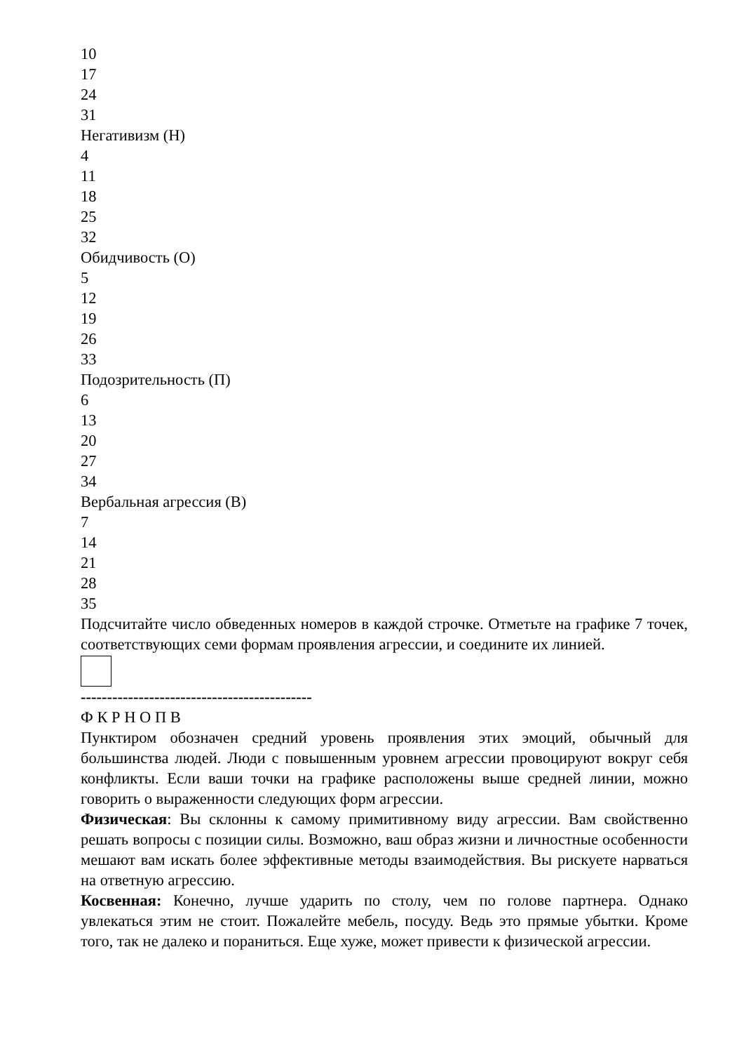10
17
24
31
Негативизм (Н)
4
11
18
25
32
Обидчивость (О)
5
12
19
26
33
Подозрительность (П)
6
13
20
27
34
Вербальная агрессия (В)
7
14
21
28
35
Подсчитайте число обведенных номеров в каждой строчке. Отметьте на графике 7 точек, соответствующих семи формам проявления агрессии, и соедините их линией.
--------------------------------------------
Ф К Р Н О П В
Пунктиром обозначен средний уровень проявления этих эмоций, обычный для большинства людей. Люди с повышенным уровнем агрессии провоцируют вокруг себя конфликты. Если ваши точки на графике расположены выше средней линии, можно говорить о выраженности следующих форм агрессии.
Физическая: Вы склонны к самому примитивному виду агрессии. Вам свойственно решать вопросы с позиции силы. Возможно, ваш образ жизни и личностные особенности мешают вам искать более эффективные методы взаимодействия. Вы рискуете нарваться на ответную агрессию.
Косвенная: Конечно, лучше ударить по столу, чем по голове партнера. Однако увлекаться этим не стоит. Пожалейте мебель, посуду. Ведь это прямые убытки. Кроме того, так не далеко и пораниться. Еще хуже, может привести к физической агрессии.